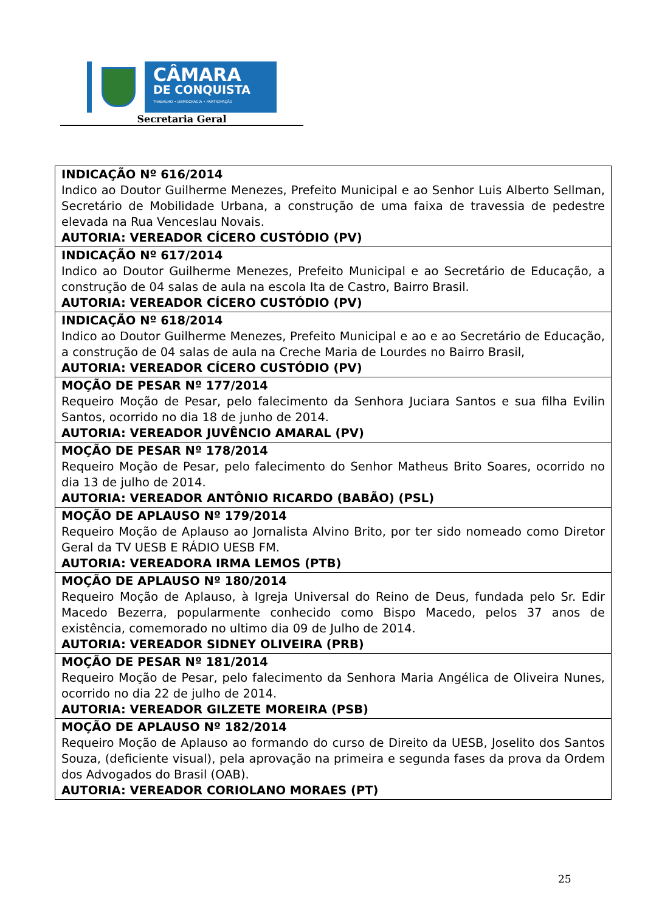CÂMARA
DE CONQUISTA
TRABALHO • DEMOCRACIA • PARTICIPAÇÃO
Secretaria Geral
| INDICAÇÃO Nº 616/2014 Indico ao Doutor Guilherme Menezes, Prefeito Municipal e ao Senhor Luis Alberto Sellman, Secretário de Mobilidade Urbana, a construção de uma faixa de travessia de pedestre elevada na Rua Venceslau Novais. AUTORIA: VEREADOR CÍCERO CUSTÓDIO (PV) |
| INDICAÇÃO Nº 617/2014 Indico ao Doutor Guilherme Menezes, Prefeito Municipal e ao Secretário de Educação, a construção de 04 salas de aula na escola Ita de Castro, Bairro Brasil. AUTORIA: VEREADOR CÍCERO CUSTÓDIO (PV) |
| INDICAÇÃO Nº 618/2014 Indico ao Doutor Guilherme Menezes, Prefeito Municipal e ao e ao Secretário de Educação, a construção de 04 salas de aula na Creche Maria de Lourdes no Bairro Brasil, AUTORIA: VEREADOR CÍCERO CUSTÓDIO (PV) |
| MOÇÃO DE PESAR Nº 177/2014 Requeiro Moção de Pesar, pelo falecimento da Senhora Juciara Santos e sua filha Evilin Santos, ocorrido no dia 18 de junho de 2014. AUTORIA: VEREADOR JUVÊNCIO AMARAL (PV) |
| MOÇÃO DE PESAR Nº 178/2014 Requeiro Moção de Pesar, pelo falecimento do Senhor Matheus Brito Soares, ocorrido no dia 13 de julho de 2014. AUTORIA: VEREADOR ANTÔNIO RICARDO (BABÃO) (PSL) |
| MOÇÃO DE APLAUSO Nº 179/2014 Requeiro Moção de Aplauso ao Jornalista Alvino Brito, por ter sido nomeado como Diretor Geral da TV UESB E RÁDIO UESB FM. AUTORIA: VEREADORA IRMA LEMOS (PTB) |
| MOÇÃO DE APLAUSO Nº 180/2014 Requeiro Moção de Aplauso, à Igreja Universal do Reino de Deus, fundada pelo Sr. Edir Macedo Bezerra, popularmente conhecido como Bispo Macedo, pelos 37 anos de existência, comemorado no ultimo dia 09 de Julho de 2014. AUTORIA: VEREADOR SIDNEY OLIVEIRA (PRB) |
| MOÇÃO DE PESAR Nº 181/2014 Requeiro Moção de Pesar, pelo falecimento da Senhora Maria Angélica de Oliveira Nunes, ocorrido no dia 22 de julho de 2014. AUTORIA: VEREADOR GILZETE MOREIRA (PSB) |
| MOÇÃO DE APLAUSO Nº 182/2014 Requeiro Moção de Aplauso ao formando do curso de Direito da UESB, Joselito dos Santos Souza, (deficiente visual), pela aprovação na primeira e segunda fases da prova da Ordem dos Advogados do Brasil (OAB). AUTORIA: VEREADOR CORIOLANO MORAES (PT) |
25